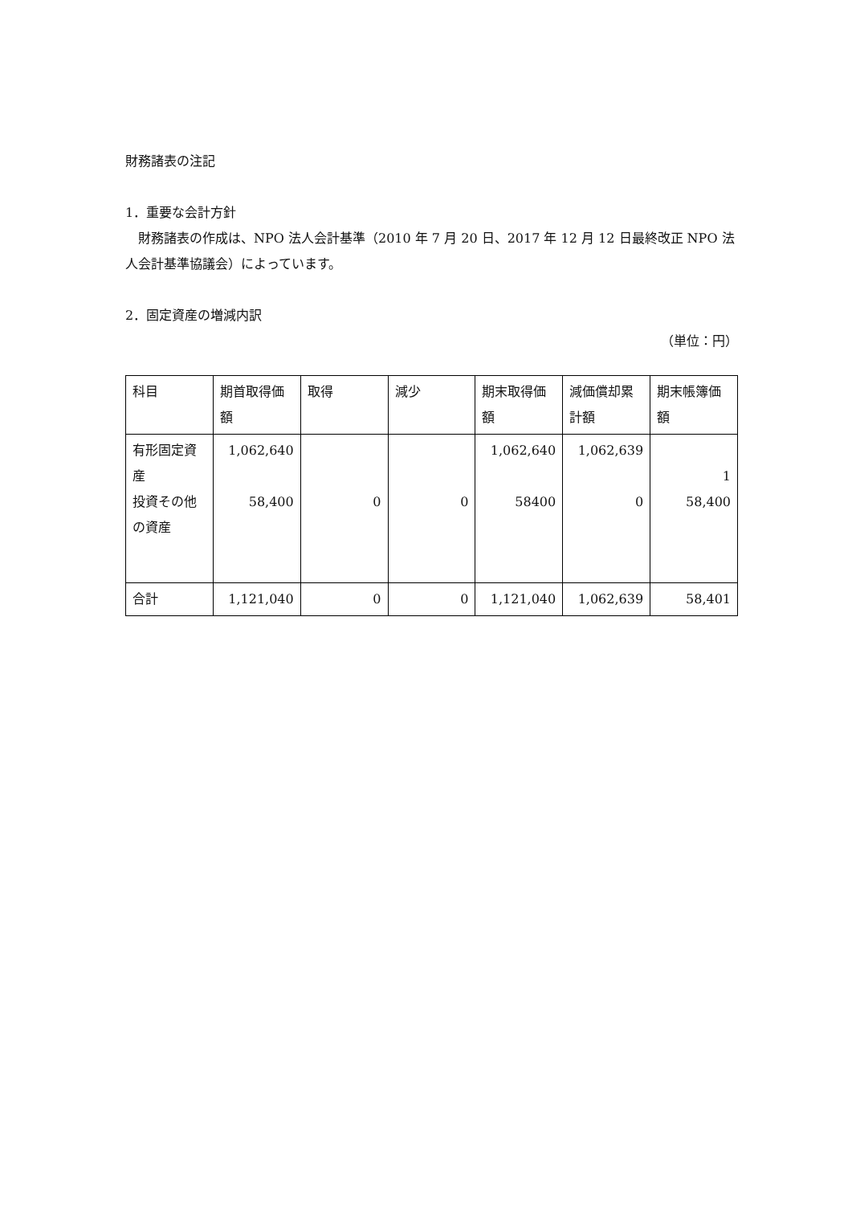財務諸表の注記
1．重要な会計方針
　財務諸表の作成は、NPO 法人会計基準（2010 年 7 月 20 日、2017 年 12 月 12 日最終改正 NPO 法人会計基準協議会）によっています。
2．固定資産の増減内訳
（単位：円）
| 科目 | 期首取得価額 | 取得 | 減少 | 期末取得価額 | 減価償却累計額 | 期末帳簿価額 |
| 有形固定資産 投資その他の資産 | 1,062,640 58,400 | 0 | 0 | 1,062,640 58400 | 1,062,639 0 | 1 58,400 |
| 合計 | 1,121,040 | 0 | 0 | 1,121,040 | 1,062,639 | 58,401 |